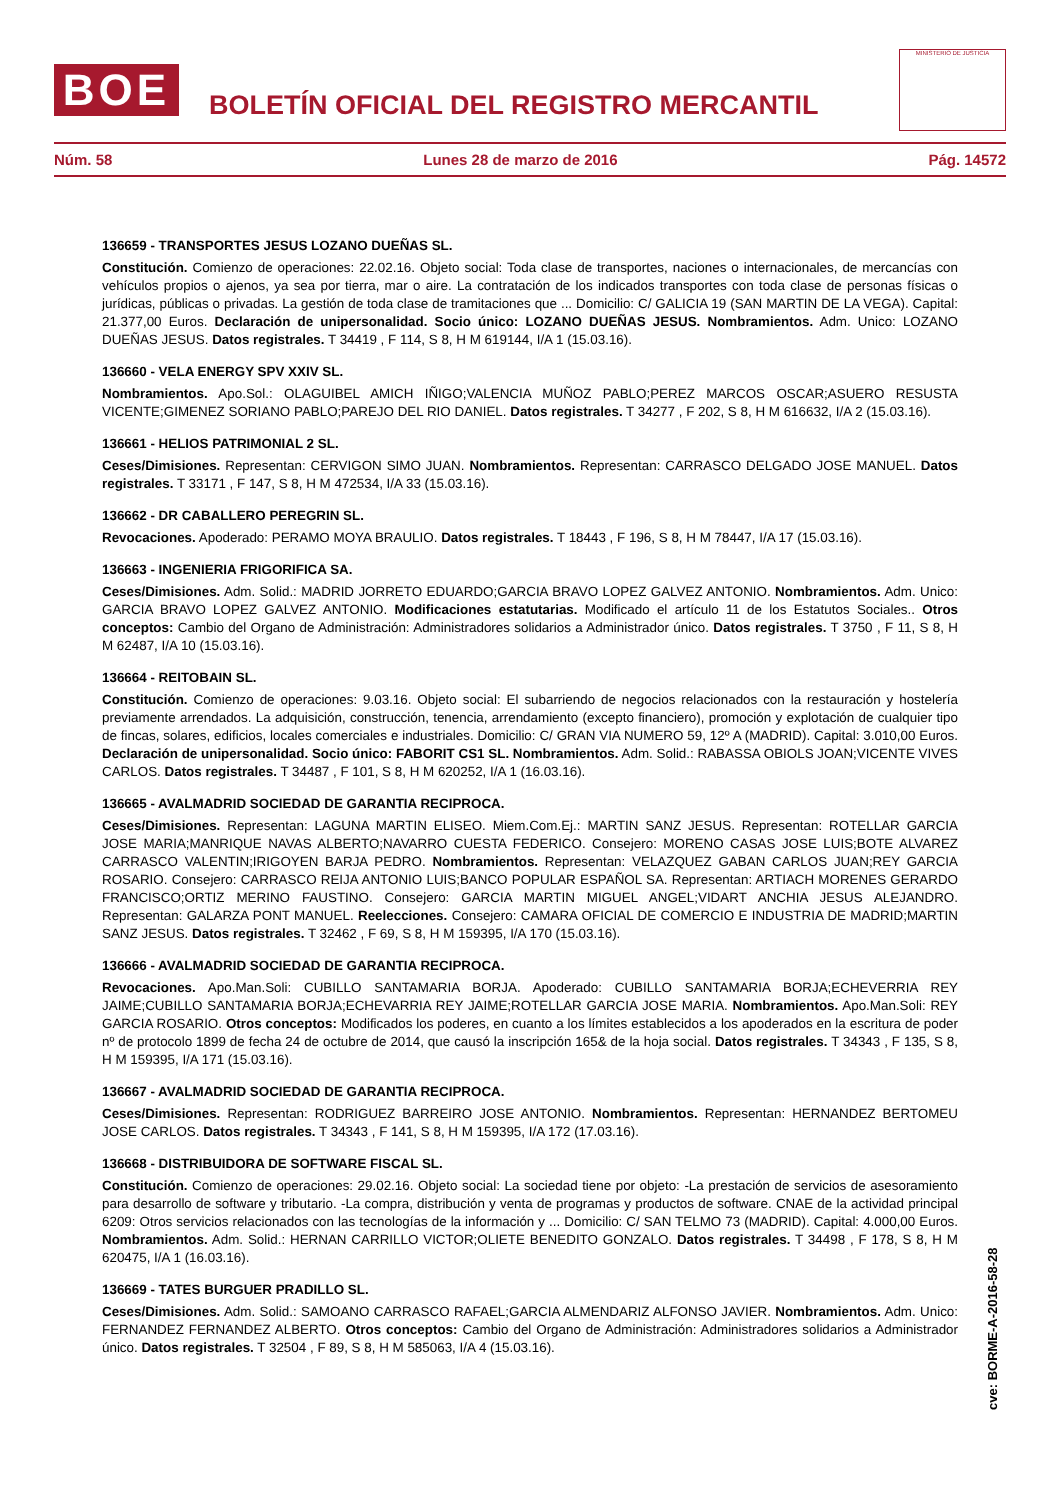BOE
BOLETÍN OFICIAL DEL REGISTRO MERCANTIL
MINISTERIO DE JUSTICIA
Núm. 58 Lunes 28 de marzo de 2016 Pág. 14572
136659 - TRANSPORTES JESUS LOZANO DUEÑAS SL.
Constitución. Comienzo de operaciones: 22.02.16. Objeto social: Toda clase de transportes, naciones o internacionales, de mercancías con vehículos propios o ajenos, ya sea por tierra, mar o aire. La contratación de los indicados transportes con toda clase de personas físicas o jurídicas, públicas o privadas. La gestión de toda clase de tramitaciones que ... Domicilio: C/ GALICIA 19 (SAN MARTIN DE LA VEGA). Capital: 21.377,00 Euros. Declaración de unipersonalidad. Socio único: LOZANO DUEÑAS JESUS. Nombramientos. Adm. Unico: LOZANO DUEÑAS JESUS. Datos registrales. T 34419 , F 114, S 8, H M 619144, I/A 1 (15.03.16).
136660 - VELA ENERGY SPV XXIV SL.
Nombramientos. Apo.Sol.: OLAGUIBEL AMICH IÑIGO;VALENCIA MUÑOZ PABLO;PEREZ MARCOS OSCAR;ASUERO RESUSTA VICENTE;GIMENEZ SORIANO PABLO;PAREJO DEL RIO DANIEL. Datos registrales. T 34277 , F 202, S 8, H M 616632, I/A 2 (15.03.16).
136661 - HELIOS PATRIMONIAL 2 SL.
Ceses/Dimisiones. Representan: CERVIGON SIMO JUAN. Nombramientos. Representan: CARRASCO DELGADO JOSE MANUEL. Datos registrales. T 33171 , F 147, S 8, H M 472534, I/A 33 (15.03.16).
136662 - DR CABALLERO PEREGRIN SL.
Revocaciones. Apoderado: PERAMO MOYA BRAULIO. Datos registrales. T 18443 , F 196, S 8, H M 78447, I/A 17 (15.03.16).
136663 - INGENIERIA FRIGORIFICA SA.
Ceses/Dimisiones. Adm. Solid.: MADRID JORRETO EDUARDO;GARCIA BRAVO LOPEZ GALVEZ ANTONIO. Nombramientos. Adm. Unico: GARCIA BRAVO LOPEZ GALVEZ ANTONIO. Modificaciones estatutarias. Modificado el artículo 11 de los Estatutos Sociales.. Otros conceptos: Cambio del Organo de Administración: Administradores solidarios a Administrador único. Datos registrales. T 3750 , F 11, S 8, H M 62487, I/A 10 (15.03.16).
136664 - REITOBAIN SL.
Constitución. Comienzo de operaciones: 9.03.16. Objeto social: El subarriendo de negocios relacionados con la restauración y hostelería previamente arrendados. La adquisición, construcción, tenencia, arrendamiento (excepto financiero), promoción y explotación de cualquier tipo de fincas, solares, edificios, locales comerciales e industriales. Domicilio: C/ GRAN VIA NUMERO 59, 12º A (MADRID). Capital: 3.010,00 Euros. Declaración de unipersonalidad. Socio único: FABORIT CS1 SL. Nombramientos. Adm. Solid.: RABASSA OBIOLS JOAN;VICENTE VIVES CARLOS. Datos registrales. T 34487 , F 101, S 8, H M 620252, I/A 1 (16.03.16).
136665 - AVALMADRID SOCIEDAD DE GARANTIA RECIPROCA.
Ceses/Dimisiones. Representan: LAGUNA MARTIN ELISEO. Miem.Com.Ej.: MARTIN SANZ JESUS. Representan: ROTELLAR GARCIA JOSE MARIA;MANRIQUE NAVAS ALBERTO;NAVARRO CUESTA FEDERICO. Consejero: MORENO CASAS JOSE LUIS;BOTE ALVAREZ CARRASCO VALENTIN;IRIGOYEN BARJA PEDRO. Nombramientos. Representan: VELAZQUEZ GABAN CARLOS JUAN;REY GARCIA ROSARIO. Consejero: CARRASCO REIJA ANTONIO LUIS;BANCO POPULAR ESPAÑOL SA. Representan: ARTIACH MORENES GERARDO FRANCISCO;ORTIZ MERINO FAUSTINO. Consejero: GARCIA MARTIN MIGUEL ANGEL;VIDART ANCHIA JESUS ALEJANDRO. Representan: GALARZA PONT MANUEL. Reelecciones. Consejero: CAMARA OFICIAL DE COMERCIO E INDUSTRIA DE MADRID;MARTIN SANZ JESUS. Datos registrales. T 32462 , F 69, S 8, H M 159395, I/A 170 (15.03.16).
136666 - AVALMADRID SOCIEDAD DE GARANTIA RECIPROCA.
Revocaciones. Apo.Man.Soli: CUBILLO SANTAMARIA BORJA. Apoderado: CUBILLO SANTAMARIA BORJA;ECHEVERRIA REY JAIME;CUBILLO SANTAMARIA BORJA;ECHEVARRIA REY JAIME;ROTELLAR GARCIA JOSE MARIA. Nombramientos. Apo.Man.Soli: REY GARCIA ROSARIO. Otros conceptos: Modificados los poderes, en cuanto a los límites establecidos a los apoderados en la escritura de poder nº de protocolo 1899 de fecha 24 de octubre de 2014, que causó la inscripción 165& de la hoja social. Datos registrales. T 34343 , F 135, S 8, H M 159395, I/A 171 (15.03.16).
136667 - AVALMADRID SOCIEDAD DE GARANTIA RECIPROCA.
Ceses/Dimisiones. Representan: RODRIGUEZ BARREIRO JOSE ANTONIO. Nombramientos. Representan: HERNANDEZ BERTOMEU JOSE CARLOS. Datos registrales. T 34343 , F 141, S 8, H M 159395, I/A 172 (17.03.16).
136668 - DISTRIBUIDORA DE SOFTWARE FISCAL SL.
Constitución. Comienzo de operaciones: 29.02.16. Objeto social: La sociedad tiene por objeto: -La prestación de servicios de asesoramiento para desarrollo de software y tributario. -La compra, distribución y venta de programas y productos de software. CNAE de la actividad principal 6209: Otros servicios relacionados con las tecnologías de la información y ... Domicilio: C/ SAN TELMO 73 (MADRID). Capital: 4.000,00 Euros. Nombramientos. Adm. Solid.: HERNAN CARRILLO VICTOR;OLIETE BENEDITO GONZALO. Datos registrales. T 34498 , F 178, S 8, H M 620475, I/A 1 (16.03.16).
136669 - TATES BURGUER PRADILLO SL.
Ceses/Dimisiones. Adm. Solid.: SAMOANO CARRASCO RAFAEL;GARCIA ALMENDARIZ ALFONSO JAVIER. Nombramientos. Adm. Unico: FERNANDEZ FERNANDEZ ALBERTO. Otros conceptos: Cambio del Organo de Administración: Administradores solidarios a Administrador único. Datos registrales. T 32504 , F 89, S 8, H M 585063, I/A 4 (15.03.16).
cve: BORME-A-2016-58-28